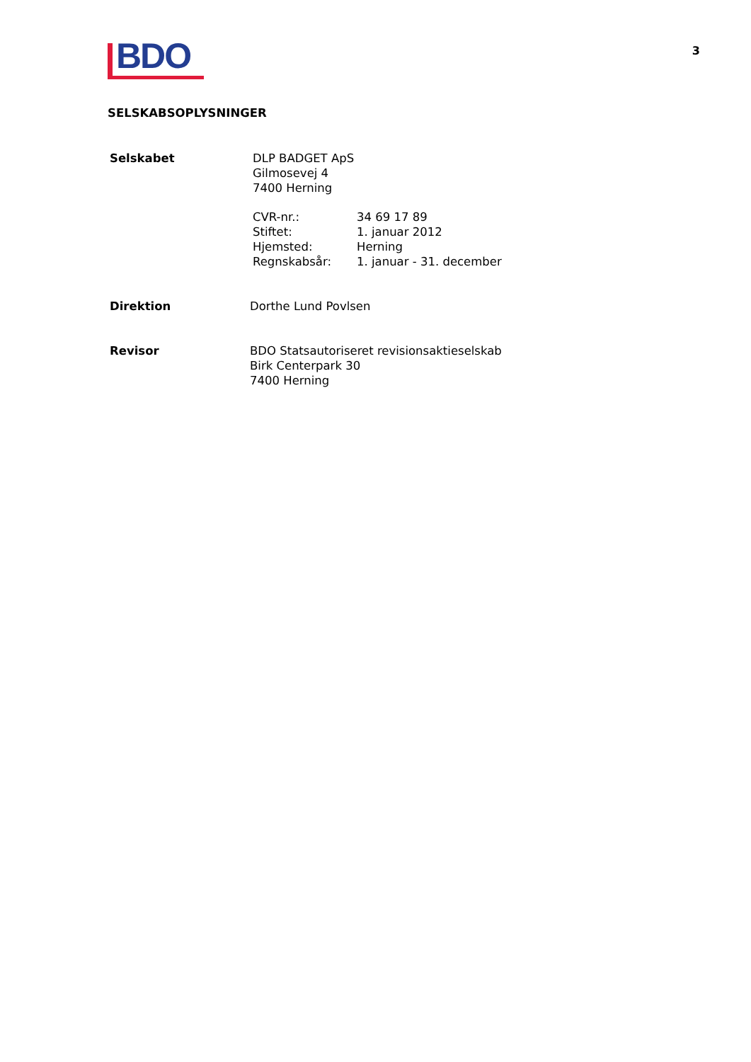3
BDO
SELSKABSOPLYSNINGER
Selskabet DLP BADGET ApS
Gilmosevej 4
7400 Herning
CVR-nr.:
Stiftet:
Hjemsted:
Regnskabsår:
34 69 17 89
1. januar 2012
Herning
1. januar - 31. december
Direktion Dorthe Lund Povlsen
Revisor BDO Statsautoriseret revisionsaktieselskab
Birk Centerpark 30
7400 Herning